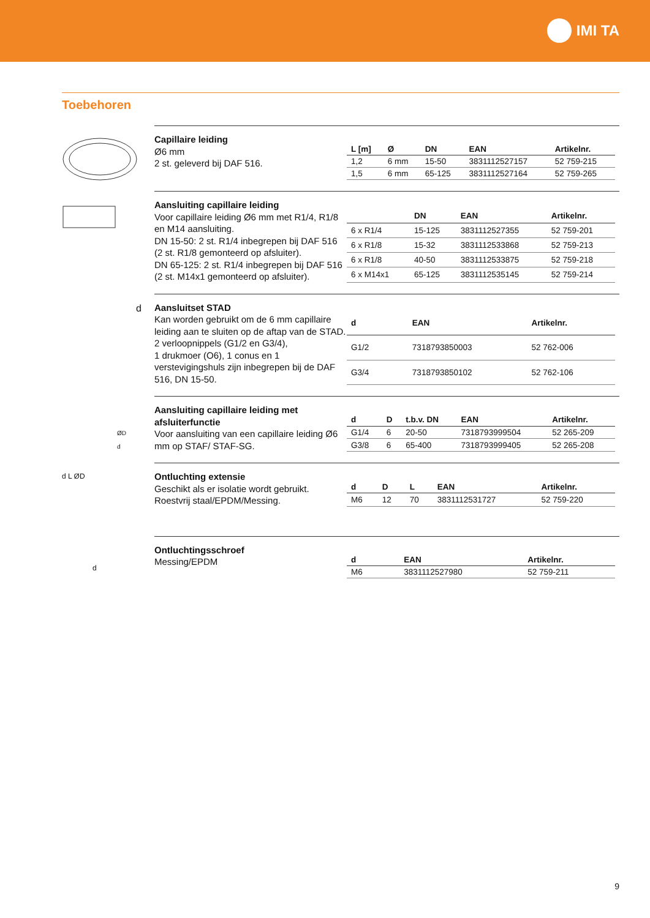IMI TA
Toebehoren
Capillaire leiding
Ø6 mm
2 st. geleverd bij DAF 516.
| L [m] | Ø | DN | EAN | Artikelnr. |
| --- | --- | --- | --- | --- |
| 1,2 | 6 mm | 15-50 | 3831112527157 | 52 759-215 |
| 1,5 | 6 mm | 65-125 | 3831112527164 | 52 759-265 |
Aansluiting capillaire leiding
Voor capillaire leiding Ø6 mm met R1/4, R1/8 en M14 aansluiting.
DN 15-50: 2 st. R1/4 inbegrepen bij DAF 516 (2 st. R1/8 gemonteerd op afsluiter).
DN 65-125: 2 st. R1/4 inbegrepen bij DAF 516 (2 st. M14x1 gemonteerd op afsluiter).
| | DN | EAN | Artikelnr. |
| --- | --- | --- | --- |
| 6 x R1/4 | 15-125 | 3831112527355 | 52 759-201 |
| 6 x R1/8 | 15-32 | 3831112533868 | 52 759-213 |
| 6 x R1/8 | 40-50 | 3831112533875 | 52 759-218 |
| 6 x M14x1 | 65-125 | 3831112535145 | 52 759-214 |
d
Aansluitset STAD
Kan worden gebruikt om de 6 mm capillaire leiding aan te sluiten op de aftap van de STAD.
2 verloopnippels (G1/2 en G3/4),
1 drukmoer (O6), 1 conus en 1 verstevigingshuls zijn inbegrepen bij de DAF 516, DN 15-50.
| d | | EAN | Artikelnr. |
| --- | --- | --- | --- |
| G1/2 | | 7318793850003 | 52 762-006 |
| G3/4 | | 7318793850102 | 52 762-106 |
ØD
d
Aansluiting capillaire leiding met afsluiterfunctie
Voor aansluiting van een capillaire leiding Ø6 mm op STAF/ STAF-SG.
| d | D | t.b.v. DN | EAN | Artikelnr. |
| --- | --- | --- | --- | --- |
| G1/4 | 6 | 20-50 | 7318793999504 | 52 265-209 |
| G3/8 | 6 | 65-400 | 7318793999405 | 52 265-208 |
d L ØD
Ontluchting extensie
Geschikt als er isolatie wordt gebruikt.
Roestvrij staal/EPDM/Messing.
| d | D | L | EAN | Artikelnr. |
| --- | --- | --- | --- | --- |
| M6 | 12 | 70 | 3831112531727 | 52 759-220 |
d
Ontluchtingsschroef
Messing/EPDM
| d | | EAN | Artikelnr. |
| --- | --- | --- | --- |
| M6 | | 3831112527980 | 52 759-211 |
9